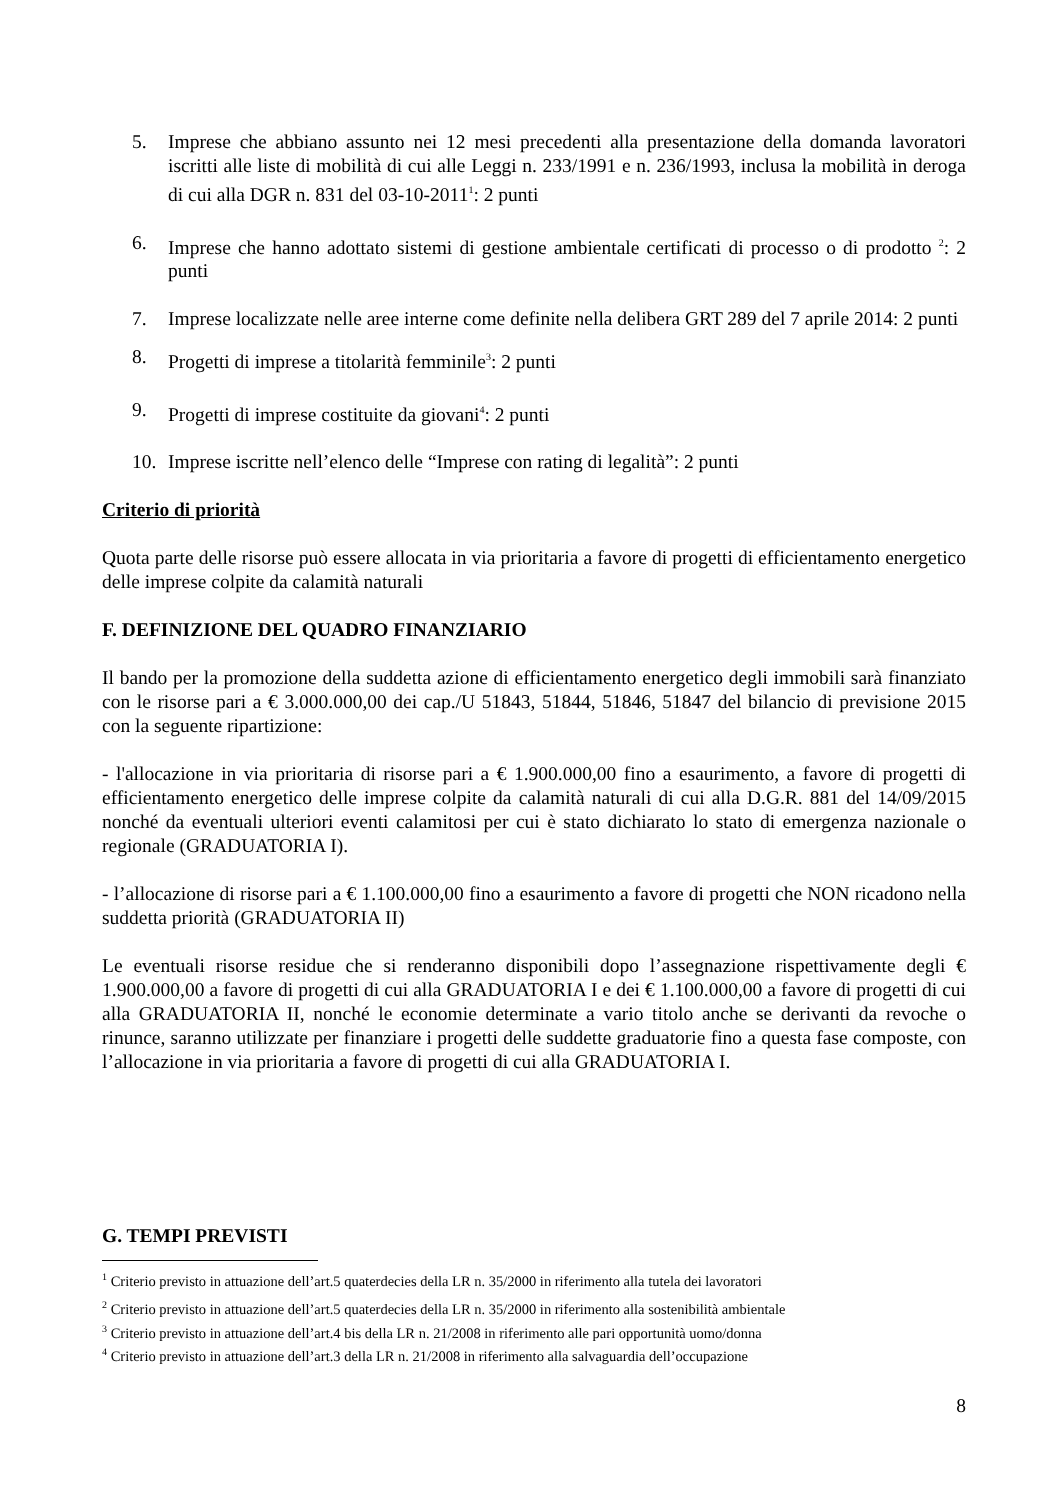5. Imprese che abbiano assunto nei 12 mesi precedenti alla presentazione della domanda lavoratori iscritti alle liste di mobilità di cui alle Leggi n. 233/1991 e n. 236/1993, inclusa la mobilità in deroga di cui alla DGR n. 831 del 03-10-2011<sup>1</sup>: 2 punti
6. Imprese che hanno adottato sistemi di gestione ambientale certificati di processo o di prodotto <sup>2</sup>: 2 punti
7. Imprese localizzate nelle aree interne come definite nella delibera GRT 289 del 7 aprile 2014: 2 punti
8. Progetti di imprese a titolarità femminile<sup>3</sup>: 2 punti
9. Progetti di imprese costituite da giovani<sup>4</sup>: 2 punti
10. Imprese iscritte nell’elenco delle “Imprese con rating di legalità”: 2 punti
Criterio di priorità
Quota parte delle risorse può essere allocata in via prioritaria a favore di progetti di efficientamento energetico delle imprese colpite da calamità naturali
F. DEFINIZIONE DEL QUADRO FINANZIARIO
Il bando per la promozione della suddetta azione di efficientamento energetico degli immobili sarà finanziato con le risorse pari a € 3.000.000,00 dei cap./U 51843, 51844, 51846, 51847 del bilancio di previsione 2015 con la seguente ripartizione:
- l'allocazione in via prioritaria di risorse pari a € 1.900.000,00 fino a esaurimento, a favore di progetti di efficientamento energetico delle imprese colpite da calamità naturali di cui alla D.G.R. 881 del 14/09/2015 nonché da eventuali ulteriori eventi calamitosi per cui è stato dichiarato lo stato di emergenza nazionale o regionale (GRADUATORIA I).
- l’allocazione di risorse pari a € 1.100.000,00 fino a esaurimento a favore di progetti che NON ricadono nella suddetta priorità (GRADUATORIA II)
Le eventuali risorse residue che si renderanno disponibili dopo l’assegnazione rispettivamente degli € 1.900.000,00 a favore di progetti di cui alla GRADUATORIA I e dei € 1.100.000,00 a favore di progetti di cui alla GRADUATORIA II, nonché le economie determinate a vario titolo anche se derivanti da revoche o rinunce, saranno utilizzate per finanziare i progetti delle suddette graduatorie fino a questa fase composte, con l’allocazione in via prioritaria a favore di progetti di cui alla GRADUATORIA I.
G. TEMPI PREVISTI
<sup>1</sup> Criterio previsto in attuazione dell’art.5 quaterdecies della LR n. 35/2000 in riferimento alla tutela dei lavoratori
<sup>2</sup> Criterio previsto in attuazione dell’art.5 quaterdecies della LR n. 35/2000 in riferimento alla sostenibilità ambientale
<sup>3</sup> Criterio previsto in attuazione dell’art.4 bis della LR n. 21/2008 in riferimento alle pari opportunità uomo/donna
<sup>4</sup> Criterio previsto in attuazione dell’art.3 della LR n. 21/2008 in riferimento alla salvaguardia dell’occupazione
8